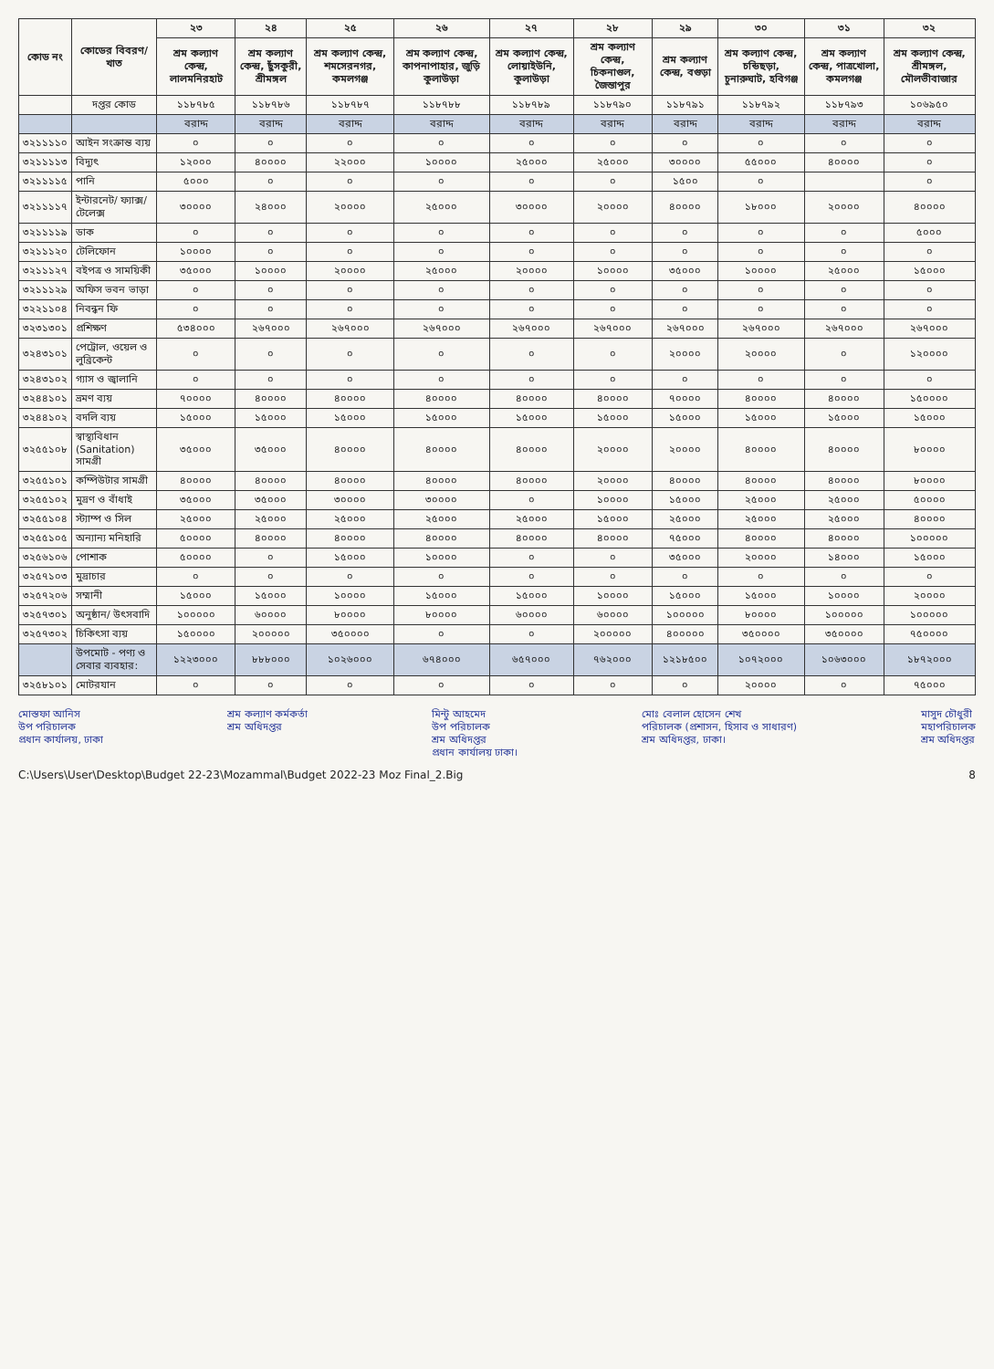| কোড নং | কোডের বিবরণ/খাত | ২৩ | ২৪ | ২৫ | ২৬ | ২৭ | ২৮ | ২৯ | ৩০ | ৩১ | ৩২ |
| --- | --- | --- | --- | --- | --- | --- | --- | --- | --- | --- | --- |
| | | শ্রম কল্যাণ কেন্দ্র, লালমনিরহাট | শ্রম কল্যাণ কেন্দ্র, ছুঁসকুরী, শ্রীমঙ্গল | শ্রম কল্যাণ কেন্দ্র, শমসেরনগর, কমলগঞ্জ | শ্রম কল্যাণ কেন্দ্র, কাপনাপাহার, জুড়ি কুলাউড়া | শ্রম কল্যাণ কেন্দ্র, লোয়াইউনি, কুলাউড়া | শ্রম কল্যাণ কেন্দ্র, চিকনাগুল, জৈন্তাপুর | শ্রম কল্যাণ কেন্দ্র, বগুড়া | শ্রম কল্যাণ কেন্দ্র, চন্ডিছড়া, চুনারুঘাট, হবিগঞ্জ | শ্রম কল্যাণ কেন্দ্র, পাত্রখোলা, কমলগঞ্জ | শ্রম কল্যাণ কেন্দ্র, শ্রীমঙ্গল, মৌলভীবাজার |
| | দপ্তর কোড | ১১৮৭৮৫ | ১১৮৭৮৬ | ১১৮৭৮৭ | ১১৮৭৮৮ | ১১৮৭৮৯ | ১১৮৭৯০ | ১১৮৭৯১ | ১১৮৭৯২ | ১১৮৭৯৩ | ১০৬৯৫০ |
| | | বরাদ্দ | বরাদ্দ | বরাদ্দ | বরাদ্দ | বরাদ্দ | বরাদ্দ | বরাদ্দ | বরাদ্দ | বরাদ্দ | বরাদ্দ |
| ৩২১১১১০ | আইন সংক্রান্ত ব্যয় | ০ | ০ | ০ | ০ | ০ | ০ | ০ | ০ | ০ | ০ |
| ৩২১১১১৩ | বিদ্যুৎ | ১২০০০ | ৪০০০০ | ২২০০০ | ১০০০০ | ২৫০০০ | ২৫০০০ | ৩০০০০ | ৫৫০০০ | ৪০০০০ | ০ |
| ৩২১১১১৫ | পানি | ৫০০০ | ০ | ০ | ০ | ০ | ০ | ১৫০০ | ০ | | ০ |
| ৩২১১১১৭ | ইন্টারনেট/ ফ্যাক্স/ টেলেক্স | ৩০০০০ | ২৪০০০ | ২০০০০ | ২৫০০০ | ৩০০০০ | ২০০০০ | ৪০০০০ | ১৮০০০ | ২০০০০ | ৪০০০০ |
| ৩২১১১১৯ | ডাক | ০ | ০ | ০ | ০ | ০ | ০ | ০ | ০ | ০ | ৫০০০ |
| ৩২১১১২০ | টেলিফোন | ১০০০০ | ০ | ০ | ০ | ০ | ০ | ০ | ০ | ০ | ০ |
| ৩২১১১২৭ | বইপত্র ও সাময়িকী | ৩৫০০০ | ১০০০০ | ২০০০০ | ২৫০০০ | ২০০০০ | ১০০০০ | ৩৫০০০ | ১০০০০ | ২৫০০০ | ১৫০০০ |
| ৩২১১১২৯ | অফিস ভবন ভাড়া | ০ | ০ | ০ | ০ | ০ | ০ | ০ | ০ | ০ | ০ |
| ৩২২১১০৪ | নিবন্ধন ফি | ০ | ০ | ০ | ০ | ০ | ০ | ০ | ০ | ০ | ০ |
| ৩২৩১৩০১ | প্রশিক্ষণ | ৫৩৪০০০ | ২৬৭০০০ | ২৬৭০০০ | ২৬৭০০০ | ২৬৭০০০ | ২৬৭০০০ | ২৬৭০০০ | ২৬৭০০০ | ২৬৭০০০ | ২৬৭০০০ |
| ৩২৪৩১০১ | পেট্রোল, ওয়েল ও লুব্রিকেন্ট | ০ | ০ | ০ | ০ | ০ | ০ | ২০০০০ | ২০০০০ | ০ | ১২০০০০ |
| ৩২৪৩১০২ | গ্যাস ও জ্বালানি | ০ | ০ | ০ | ০ | ০ | ০ | ০ | ০ | ০ | ০ |
| ৩২৪৪১০১ | ভ্রমণ ব্যয় | ৭০০০০ | ৪০০০০ | ৪০০০০ | ৪০০০০ | ৪০০০০ | ৪০০০০ | ৭০০০০ | ৪০০০০ | ৪০০০০ | ১৫০০০০ |
| ৩২৪৪১০২ | বদলি ব্যয় | ১৫০০০ | ১৫০০০ | ১৫০০০ | ১৫০০০ | ১৫০০০ | ১৫০০০ | ১৫০০০ | ১৫০০০ | ১৫০০০ | ১৫০০০ |
| ৩২৫৫১০৮ | স্বাস্থ্যবিধান (Sanitation) সামগ্রী | ৩৫০০০ | ৩৫০০০ | ৪০০০০ | ৪০০০০ | ৪০০০০ | ২০০০০ | ২০০০০ | ৪০০০০ | ৪০০০০ | ৮০০০০ |
| ৩২৫৫১০১ | কম্পিউটার সামগ্রী | ৪০০০০ | ৪০০০০ | ৪০০০০ | ৪০০০০ | ৪০০০০ | ২০০০০ | ৪০০০০ | ৪০০০০ | ৪০০০০ | ৮০০০০ |
| ৩২৫৫১০২ | মুদ্রণ ও বাঁধাই | ৩৫০০০ | ৩৫০০০ | ৩০০০০ | ৩০০০০ | ০ | ১০০০০ | ১৫০০০ | ২৫০০০ | ২৫০০০ | ৫০০০০ |
| ৩২৫৫১০৪ | স্ট্যাম্প ও সিল | ২৫০০০ | ২৫০০০ | ২৫০০০ | ২৫০০০ | ২৫০০০ | ১৫০০০ | ২৫০০০ | ২৫০০০ | ২৫০০০ | ৪০০০০ |
| ৩২৫৫১০৫ | অন্যান্য মনিহারি | ৫০০০০ | ৪০০০০ | ৪০০০০ | ৪০০০০ | ৪০০০০ | ৪০০০০ | ৭৫০০০ | ৪০০০০ | ৪০০০০ | ১০০০০০ |
| ৩২৫৬১০৬ | পোশাক | ৫০০০০ | ০ | ১৫০০০ | ১০০০০ | ০ | ০ | ৩৫০০০ | ২০০০০ | ১৪০০০ | ১৫০০০ |
| ৩২৫৭১০৩ | মুদ্রাচার | ০ | ০ | ০ | ০ | ০ | ০ | ০ | ০ | ০ | ০ |
| ৩২৫৭২০৬ | সম্মানী | ১৫০০০ | ১৫০০০ | ১০০০০ | ১৫০০০ | ১৫০০০ | ১০০০০ | ১৫০০০ | ১৫০০০ | ১০০০০ | ২০০০০ |
| ৩২৫৭৩০১ | অনুষ্ঠান/ উৎসবাদি | ১০০০০০ | ৬০০০০ | ৮০০০০ | ৮০০০০ | ৬০০০০ | ৬০০০০ | ১০০০০০ | ৮০০০০ | ১০০০০০ | ১০০০০০ |
| ৩২৫৭৩০২ | চিকিৎসা ব্যয় | ১৫০০০০ | ২০০০০০ | ৩৫০০০০ | ০ | ০ | ২০০০০০ | ৪০০০০০ | ৩৫০০০০ | ৩৫০০০০ | ৭৫০০০০ |
| | উপমোট - পণ্য ও সেবার ব্যবহার: | ১২২৩০০০ | ৮৮৮০০০ | ১০২৬০০০ | ৬৭৪০০০ | ৬৫৭০০০ | ৭৬২০০০ | ১২১৮৫০০ | ১০৭২০০০ | ১০৬৩০০০ | ১৮৭২০০০ |
| ৩২৫৮১০১ | মোটরযান | ০ | ০ | ০ | ০ | ০ | ০ | ০ | ২০০০০ | ০ | ৭৫০০০ |
মোস্তফা আনিস
উপ পরিচালক
প্রধান কার্যালয়, ঢাকা
শ্রম কল্যাণ কর্মকর্তা
শ্রম অধিদপ্তর
মিন্টু আহমেদ
উপ পরিচালক
শ্রম অধিদপ্তর
প্রধান কার্যালয় ঢাকা।
মোঃ বেলাল হোসেন শেখ
পরিচালক (প্রশাসন, হিসাব ও সাধারণ)
শ্রম অধিদপ্তর, ঢাকা।
মাসুদ চৌধুরী
মহাপরিচালক
শ্রম অধিদপ্তর
C:\Users\User\Desktop\Budget 22-23\Mozammal\Budget 2022-23 Moz Final_2.Big 8